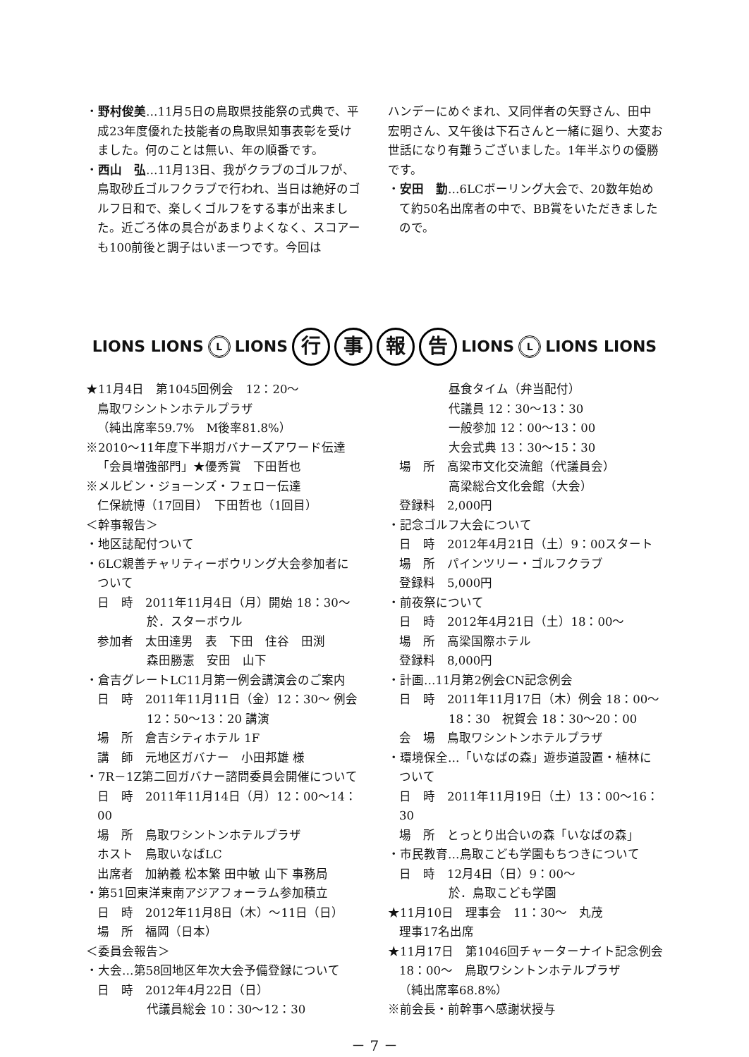・野村俊美…11月5日の鳥取県技能祭の式典で、平成23年度優れた技能者の鳥取県知事表彰を受けました。何のことは無い、年の順番です。
・西山　弘…11月13日、我がクラブのゴルフが、鳥取砂丘ゴルフクラブで行われ、当日は絶好のゴルフ日和で、楽しくゴルフをする事が出来ました。近ごろ体の具合があまりよくなく、スコアーも100前後と調子はいま一つです。今回は
ハンデーにめぐまれ、又同伴者の矢野さん、田中宏明さん、又午後は下石さんと一緒に廻り、大変お世話になり有難うございました。1年半ぶりの優勝です。
・安田　勤…6LCボーリング大会で、20数年始めて約50名出席者の中で、BB賞をいただきましたので。
LIONS LIONS L LIONS 行事報告 LIONS L LIONS LIONS
★11月4日　第1045回例会　12：20～
鳥取ワシントンホテルプラザ
（純出席率59.7%　M後率81.8%）
※2010～11年度下半期ガバナーズアワード伝達
「会員増強部門」★優秀賞　下田哲也
※メルビン・ジョーンズ・フェロー伝達
仁保統博（17回目）　下田哲也（1回目）
＜幹事報告＞
・地区誌配付ついて
・6LC親善チャリティーボウリング大会参加者について
日　時　2011年11月4日（月）開始 18：30～
於．スターボウル
参加者　太田達男　表　下田　住谷　田渕
森田勝憲　安田　山下
・倉吉グレートLC11月第一例会講演会のご案内
日　時　2011年11月11日（金）12：30～ 例会
12：50～13：20 講演
場　所　倉吉シティホテル 1F
講　師　元地区ガバナー　小田邦雄 様
・7R－1Z第二回ガバナー諮問委員会開催について
日　時　2011年11月14日（月）12：00～14：00
場　所　鳥取ワシントンホテルプラザ
ホスト　鳥取いなばLC
出席者　加納義 松本繁 田中敏 山下 事務局
・第51回東洋東南アジアフォーラム参加積立
日　時　2012年11月8日（木）～11日（日）
場　所　福岡（日本）
＜委員会報告＞
・大会…第58回地区年次大会予備登録について
日　時　2012年4月22日（日）
代議員総会 10：30～12：30
昼食タイム（弁当配付）
代議員 12：30～13：30
一般参加 12：00～13：00
大会式典 13：30～15：30
場　所　高梁市文化交流館（代議員会）
高梁総合文化会館（大会）
登録料　2,000円
・記念ゴルフ大会について
日　時　2012年4月21日（土）9：00スタート
場　所　パインツリー・ゴルフクラブ
登録料　5,000円
・前夜祭について
日　時　2012年4月21日（土）18：00～
場　所　高梁国際ホテル
登録料　8,000円
・計画…11月第2例会CN記念例会
日　時　2011年11月17日（木）例会 18：00～
18：30　祝賀会 18：30～20：00
会　場　鳥取ワシントンホテルプラザ
・環境保全…「いなばの森」遊歩道設置・植林について
日　時　2011年11月19日（土）13：00～16：30
場　所　とっとり出合いの森「いなばの森」
・市民教育…鳥取こども学園もちつきについて
日　時　12月4日（日）9：00～
於．鳥取こども学園
★11月10日　理事会　11：30～　丸茂
理事17名出席
★11月17日　第1046回チャーターナイト記念例会
18：00～　鳥取ワシントンホテルプラザ
（純出席率68.8%）
※前会長・前幹事へ感謝状授与
－ 7 －